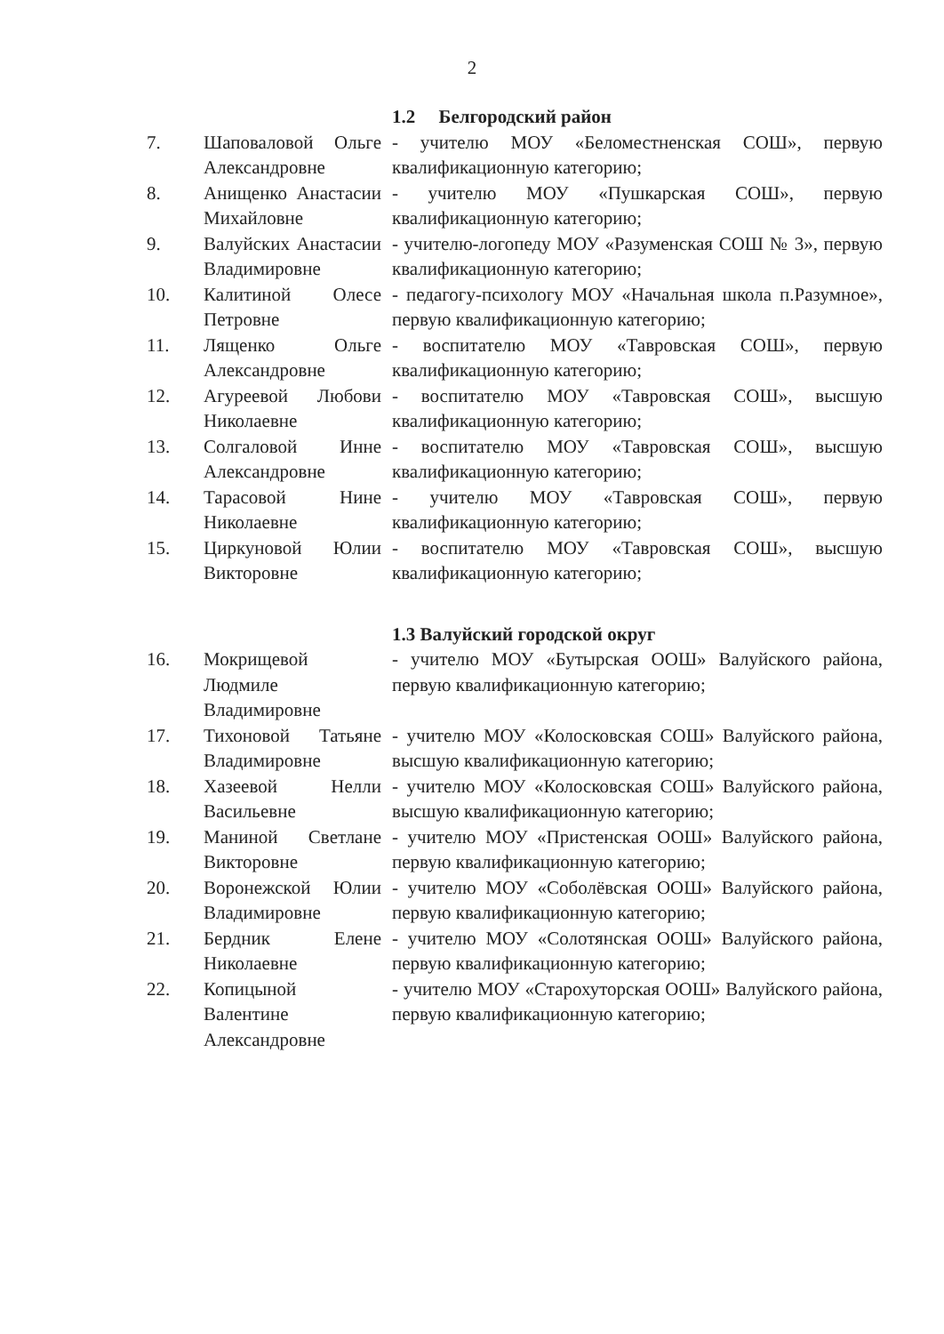2
| | | 1.2 Белгородский район |
| 7. | Шаповаловой Ольге Александровне | - учителю МОУ «Беломестненская СОШ», первую квалификационную категорию; |
| 8. | Анищенко Анастасии Михайловне | - учителю МОУ «Пушкарская СОШ», первую квалификационную категорию; |
| 9. | Валуйских Анастасии Владимировне | - учителю-логопеду МОУ «Разуменская СОШ № 3», первую квалификационную категорию; |
| 10. | Калитиной Олесе Петровне | - педагогу-психологу МОУ «Начальная школа п.Разумное», первую квалификационную категорию; |
| 11. | Лященко Ольге Александровне | - воспитателю МОУ «Тавровская СОШ», первую квалификационную категорию; |
| 12. | Агуреевой Любови Николаевне | - воспитателю МОУ «Тавровская СОШ», высшую квалификационную категорию; |
| 13. | Солгаловой Инне Александровне | - воспитателю МОУ «Тавровская СОШ», высшую квалификационную категорию; |
| 14. | Тарасовой Нине Николаевне | - учителю МОУ «Тавровская СОШ», первую квалификационную категорию; |
| 15. | Циркуновой Юлии Викторовне | - воспитателю МОУ «Тавровская СОШ», высшую квалификационную категорию; |
| | | 1.3 Валуйский городской округ |
| 16. | Мокрищевой Людмиле Владимировне | - учителю МОУ «Бутырская ООШ» Валуйского района, первую квалификационную категорию; |
| 17. | Тихоновой Татьяне Владимировне | - учителю МОУ «Колосковская СОШ» Валуйского района, высшую квалификационную категорию; |
| 18. | Хазеевой Нелли Васильевне | - учителю МОУ «Колосковская СОШ» Валуйского района, высшую квалификационную категорию; |
| 19. | Маниной Светлане Викторовне | - учителю МОУ «Пристенская ООШ» Валуйского района, первую квалификационную категорию; |
| 20. | Воронежской Юлии Владимировне | - учителю МОУ «Соболёвская ООШ» Валуйского района, первую квалификационную категорию; |
| 21. | Бердник Елене Николаевне | - учителю МОУ «Солотянская ООШ» Валуйского района, первую квалификационную категорию; |
| 22. | Копицыной Валентине Александровне | - учителю МОУ «Старохуторская ООШ» Валуйского района, первую квалификационную категорию; |